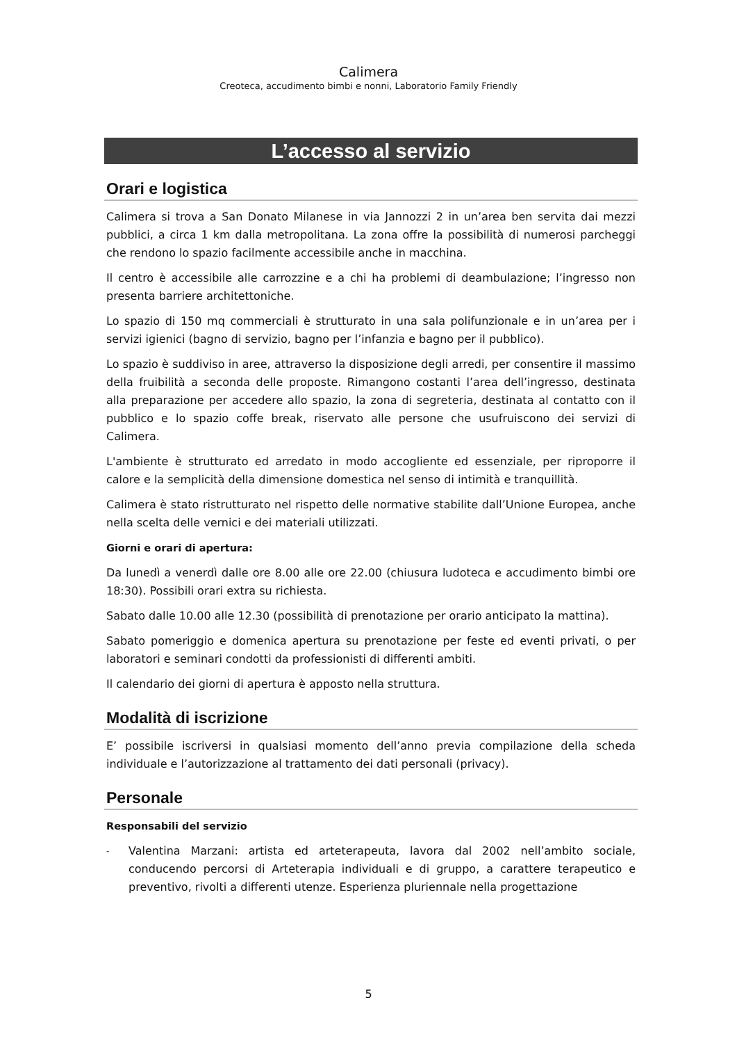Calimera
Creoteca, accudimento bimbi e nonni, Laboratorio Family Friendly
L’accesso al servizio
Orari e logistica
Calimera si trova a San Donato Milanese in via Jannozzi 2 in un’area ben servita dai mezzi pubblici, a circa 1 km dalla metropolitana. La zona offre la possibilità di numerosi parcheggi che rendono lo spazio facilmente accessibile anche in macchina.
Il centro è accessibile alle carrozzine e a chi ha problemi di deambulazione; l’ingresso non presenta barriere architettoniche.
Lo spazio di 150 mq commerciali è strutturato in una sala polifunzionale e in un’area per i servizi igienici (bagno di servizio, bagno per l’infanzia e bagno per il pubblico).
Lo spazio è suddiviso in aree, attraverso la disposizione degli arredi, per consentire il massimo della fruibilità a seconda delle proposte. Rimangono costanti l’area dell’ingresso, destinata alla preparazione per accedere allo spazio, la zona di segreteria, destinata al contatto con il pubblico e lo spazio coffe break, riservato alle persone che usufruiscono dei servizi di Calimera.
L'ambiente è strutturato ed arredato in modo accogliente ed essenziale, per riproporre il calore e la semplicità della dimensione domestica nel senso di intimità e tranquillità.
Calimera è stato ristrutturato nel rispetto delle normative stabilite dall’Unione Europea, anche nella scelta delle vernici e dei materiali utilizzati.
Giorni e orari di apertura:
Da lunedì a venerdì dalle ore 8.00 alle ore 22.00 (chiusura ludoteca e accudimento bimbi ore 18:30). Possibili orari extra su richiesta.
Sabato dalle 10.00 alle 12.30 (possibilità di prenotazione per orario anticipato la mattina).
Sabato pomeriggio e domenica apertura su prenotazione per feste ed eventi privati, o per laboratori e seminari condotti da professionisti di differenti ambiti.
Il calendario dei giorni di apertura è apposto nella struttura.
Modalità di iscrizione
E’ possibile iscriversi in qualsiasi momento dell’anno previa compilazione della scheda individuale e l’autorizzazione al trattamento dei dati personali (privacy).
Personale
Responsabili del servizio
- Valentina Marzani: artista ed arteterapeuta, lavora dal 2002 nell’ambito sociale, conducendo percorsi di Arteterapia individuali e di gruppo, a carattere terapeutico e preventivo, rivolti a differenti utenze. Esperienza pluriennale nella progettazione
5